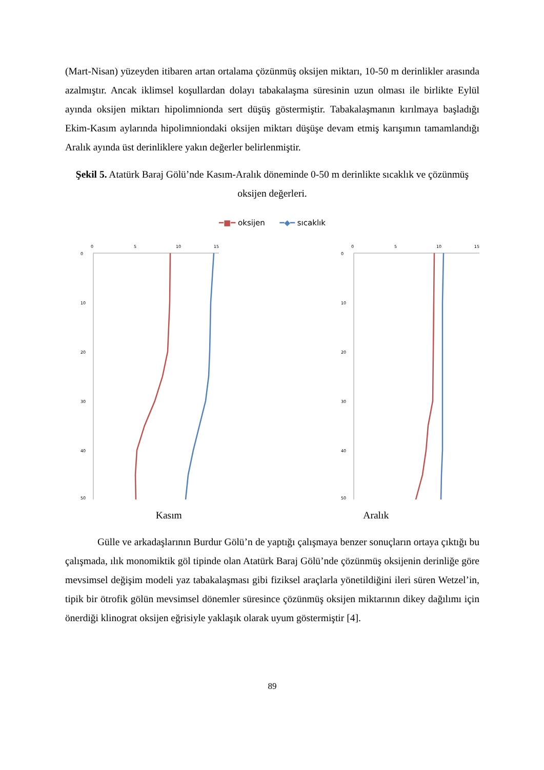(Mart-Nisan) yüzeyden itibaren artan ortalama çözünmüş oksijen miktarı, 10-50 m derinlikler arasında azalmıştır. Ancak iklimsel koşullardan dolayı tabakalaşma süresinin uzun olması ile birlikte Eylül ayında oksijen miktarı hipolimnionda sert düşüş göstermiştir. Tabakalaşmanın kırılmaya başladığı Ekim-Kasım aylarında hipolimniondaki oksijen miktarı düşüşe devam etmiş karışımın tamamlandığı Aralık ayında üst derinliklere yakın değerler belirlenmiştir.
Şekil 5. Atatürk Baraj Gölü’nde Kasım-Aralık döneminde 0-50 m derinlikte sıcaklık ve çözünmüş oksijen değerleri.
━■━ oksijen ━◆━ sıcaklık
0
5
10
15
0
10
20
30
40
50
0
5
10
15
0
10
20
30
40
50
Kasım Aralık
Gülle ve arkadaşlarının Burdur Gölü’n de yaptığı çalışmaya benzer sonuçların ortaya çıktığı bu çalışmada, ılık monomiktik göl tipinde olan Atatürk Baraj Gölü’nde çözünmüş oksijenin derinliğe göre mevsimsel değişim modeli yaz tabakalaşması gibi fiziksel araçlarla yönetildiğini ileri süren Wetzel’in, tipik bir ötrofik gölün mevsimsel dönemler süresince çözünmüş oksijen miktarının dikey dağılımı için önerdiği klinograt oksijen eğrisiyle yaklaşık olarak uyum göstermiştir [4].
89